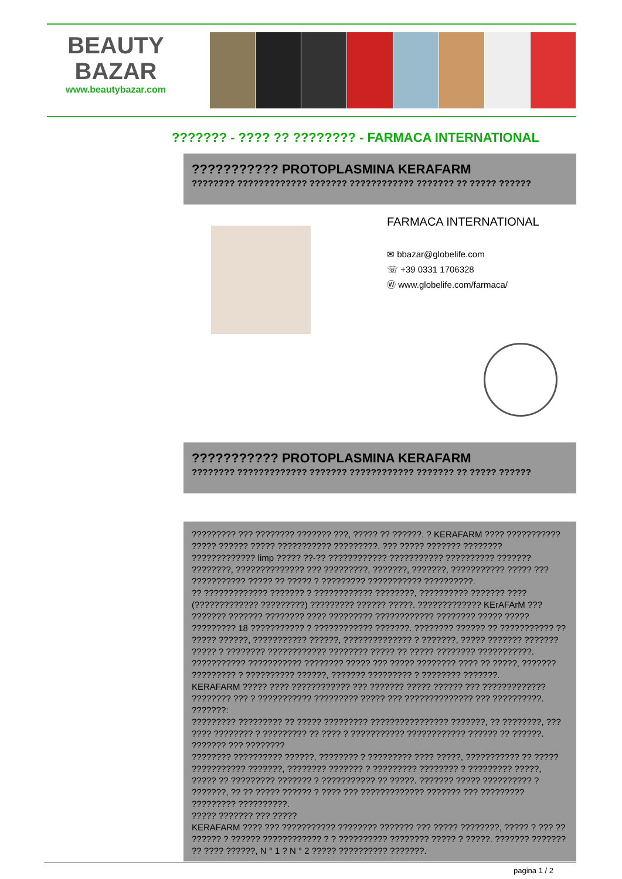BEAUTY
BAZAR
www.beautybazar.com
??????? - ???? ?? ???????? - FARMACA INTERNATIONAL
??????????? PROTOPLASMINA KERAFARM
???????? ????????????? ??????? ???????????? ??????? ?? ????? ??????
FARMACA INTERNATIONAL
✉ bbazar@globelife.com
☏ +39 0331 1706328
Ⓦ www.globelife.com/farmaca/
??????????? PROTOPLASMINA KERAFARM
???????? ????????????? ??????? ???????????? ??????? ?? ????? ??????
????????? ??? ???????? ??????? ???, ????? ?? ??????. ? KERAFARM ???? ??????????? ????? ?????? ????? ??????????? ?????????. ??? ????? ??????? ???????? ????????????? limp ????? ??-?? ???????????? ??????????? ?????????? ??????? ????????, ?????????????? ??? ?????????, ???????, ???????, ??????????? ????? ??? ??????????? ????? ?? ????? ? ????????? ??????????? ??????????.
?? ????????????? ??????? ? ???????????? ????????, ?????????? ??????? ???? (????????????? ?????????) ????????? ?????? ?????. ????????????? KErAFArM ??? ??????? ??????? ???????? ???? ????????? ???????????? ???????? ????? ????? ????????? 18 ??????????? ? ???????????? ???????. ???????? ?????? ?? ??????????? ?? ????? ??????, ??????????? ??????, ?????????????? ? ???????, ????? ??????? ??????? ????? ? ???????? ???????????? ???????? ????? ?? ????? ???????? ???????????. ??????????? ??????????? ???????? ????? ??? ????? ???????? ???? ?? ?????, ??????? ????????? ? ?????????? ??????, ??????? ????????? ? ???????? ???????.
KERAFARM ????? ???? ???????????? ??? ??????? ????? ?????? ??? ????????????? ???????? ??? ? ??????????? ????????? ????? ??? ?????????????? ??? ??????????.
???????:
????????? ????????? ?? ????? ????????? ???????????????? ???????, ?? ????????, ??? ???? ???????? ? ????????? ?? ???? ? ??????????? ???????????? ?????? ?? ??????.
??????? ??? ????????
???????? ?????????? ??????, ???????? ? ????????? ???? ?????, ??????????? ?? ????? ??????????? ???????, ???????? ??????? ? ????????? ???????? ? ????????? ?????, ????? ?? ????????? ??????? ? ??????????? ?? ?????. ??????? ????? ?????????? ? ???????, ?? ?? ????? ?????? ? ???? ??? ????????????? ??????? ??? ????????? ????????? ??????????.
????? ??????? ??? ?????
KERAFARM ???? ??? ??????????? ???????? ??????? ??? ????? ????????, ????? ? ??? ?? ?????? ? ?????? ???????????? ? ? ?????????? ???????? ????? ? ?????. ??????? ??????? ?? ???? ??????, N ° 1 ? N ° 2 ????? ?????????? ???????.
pagina 1 / 2